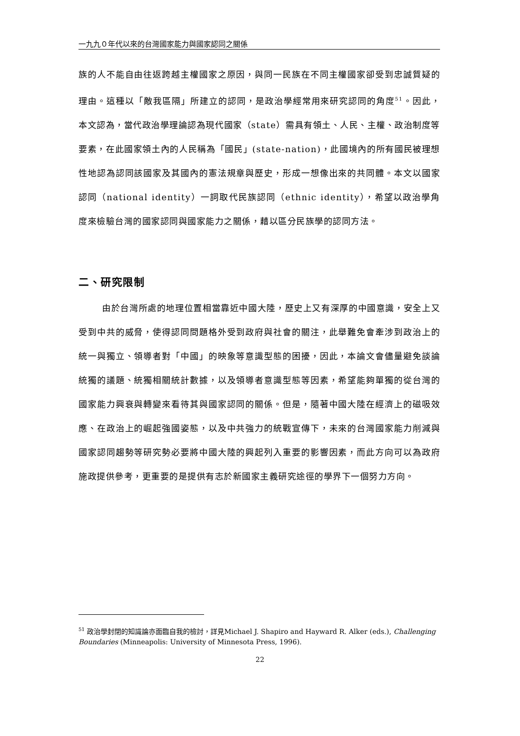一九九０年代以來的台灣國家能力與國家認同之關係
族的人不能自由往返跨越主權國家之原因，與同一民族在不同主權國家卻受到忠誠質疑的理由。這種以「敵我區隔」所建立的認同，是政治學經常用來研究認同的角度<sup>51</sup>。因此，本文認為，當代政治學理論認為現代國家（state）需具有領土、人民、主權、政治制度等要素，在此國家領土內的人民稱為「國民」(state-nation)，此國境內的所有國民被理想性地認為認同該國家及其國內的憲法規章與歷史，形成一想像出來的共同體。本文以國家認同（national identity）一詞取代民族認同（ethnic identity），希望以政治學角度來檢驗台灣的國家認同與國家能力之關係，藉以區分民族學的認同方法。
二、研究限制
由於台灣所處的地理位置相當靠近中國大陸，歷史上又有深厚的中國意識，安全上又受到中共的威脅，使得認同問題格外受到政府與社會的關注，此舉難免會牽涉到政治上的統一與獨立、領導者對「中國」的映象等意識型態的困擾，因此，本論文會儘量避免談論統獨的議題、統獨相關統計數據，以及領導者意識型態等因素，希望能夠單獨的從台灣的國家能力興衰與轉變來看待其與國家認同的關係。但是，隨著中國大陸在經濟上的磁吸效應、在政治上的崛起強國姿態，以及中共強力的統戰宣傳下，未來的台灣國家能力削減與國家認同趨勢等研究勢必要將中國大陸的興起列入重要的影響因素，而此方向可以為政府施政提供參考，更重要的是提供有志於新國家主義研究途徑的學界下一個努力方向。
<sup>51</sup> 政治學封閉的知識論亦面臨自我的檢討，詳見Michael J. Shapiro and Hayward R. Alker (eds.), Challenging Boundaries (Minneapolis: University of Minnesota Press, 1996).
22